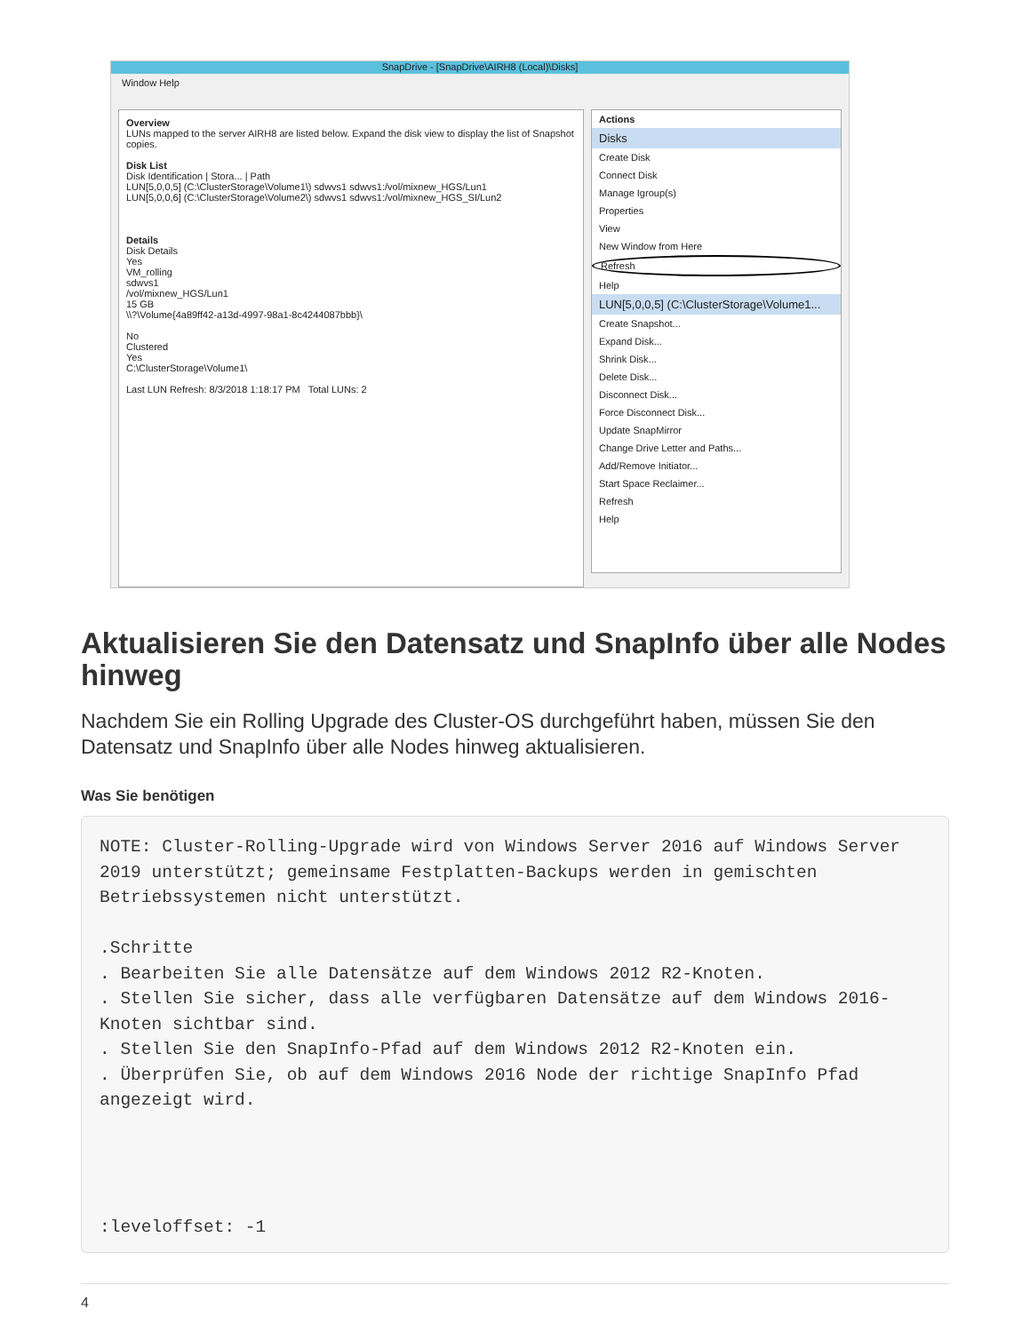SnapDrive - [SnapDrive\AIRH8 (Local)\Disks]
Window Help
Overview
LUNs mapped to the server AIRH8 are listed below. Expand the disk view to display the list of Snapshot copies.
Disk List
Disk Identification | Stora... | Path
LUN[5,0,0,5] (C:\ClusterStorage\Volume1\) sdwvs1 sdwvs1:/vol/mixnew_HGS/Lun1
LUN[5,0,0,6] (C:\ClusterStorage\Volume2\) sdwvs1 sdwvs1:/vol/mixnew_HGS_SI/Lun2
Details
Disk Details
Yes
VM_rolling
sdwvs1
/vol/mixnew_HGS/Lun1
15 GB
\\?\Volume{4a89ff42-a13d-4997-98a1-8c4244087bbb}\
No
Clustered
Yes
C:\ClusterStorage\Volume1\
Last LUN Refresh: 8/3/2018 1:18:17 PM Total LUNs: 2
Actions
Disks
Create Disk
Connect Disk
Manage Igroup(s)
Properties
View
New Window from Here
Refresh
Help
LUN[5,0,0,5] (C:\ClusterStorage\Volume1...
Create Snapshot...
Expand Disk...
Shrink Disk...
Delete Disk...
Disconnect Disk...
Force Disconnect Disk...
Update SnapMirror
Change Drive Letter and Paths...
Add/Remove Initiator...
Start Space Reclaimer...
Refresh
Help
Aktualisieren Sie den Datensatz und SnapInfo über alle Nodes hinweg
Nachdem Sie ein Rolling Upgrade des Cluster-OS durchgeführt haben, müssen Sie den Datensatz und SnapInfo über alle Nodes hinweg aktualisieren.
Was Sie benötigen
NOTE: Cluster-Rolling-Upgrade wird von Windows Server 2016 auf Windows Server 2019 unterstützt; gemeinsame Festplatten-Backups werden in gemischten Betriebssystemen nicht unterstützt.

.Schritte
. Bearbeiten Sie alle Datensätze auf dem Windows 2012 R2-Knoten.
. Stellen Sie sicher, dass alle verfügbaren Datensätze auf dem Windows 2016-Knoten sichtbar sind.
. Stellen Sie den SnapInfo-Pfad auf dem Windows 2012 R2-Knoten ein.
. Überprüfen Sie, ob auf dem Windows 2016 Node der richtige SnapInfo Pfad angezeigt wird.




:leveloffset: -1
4